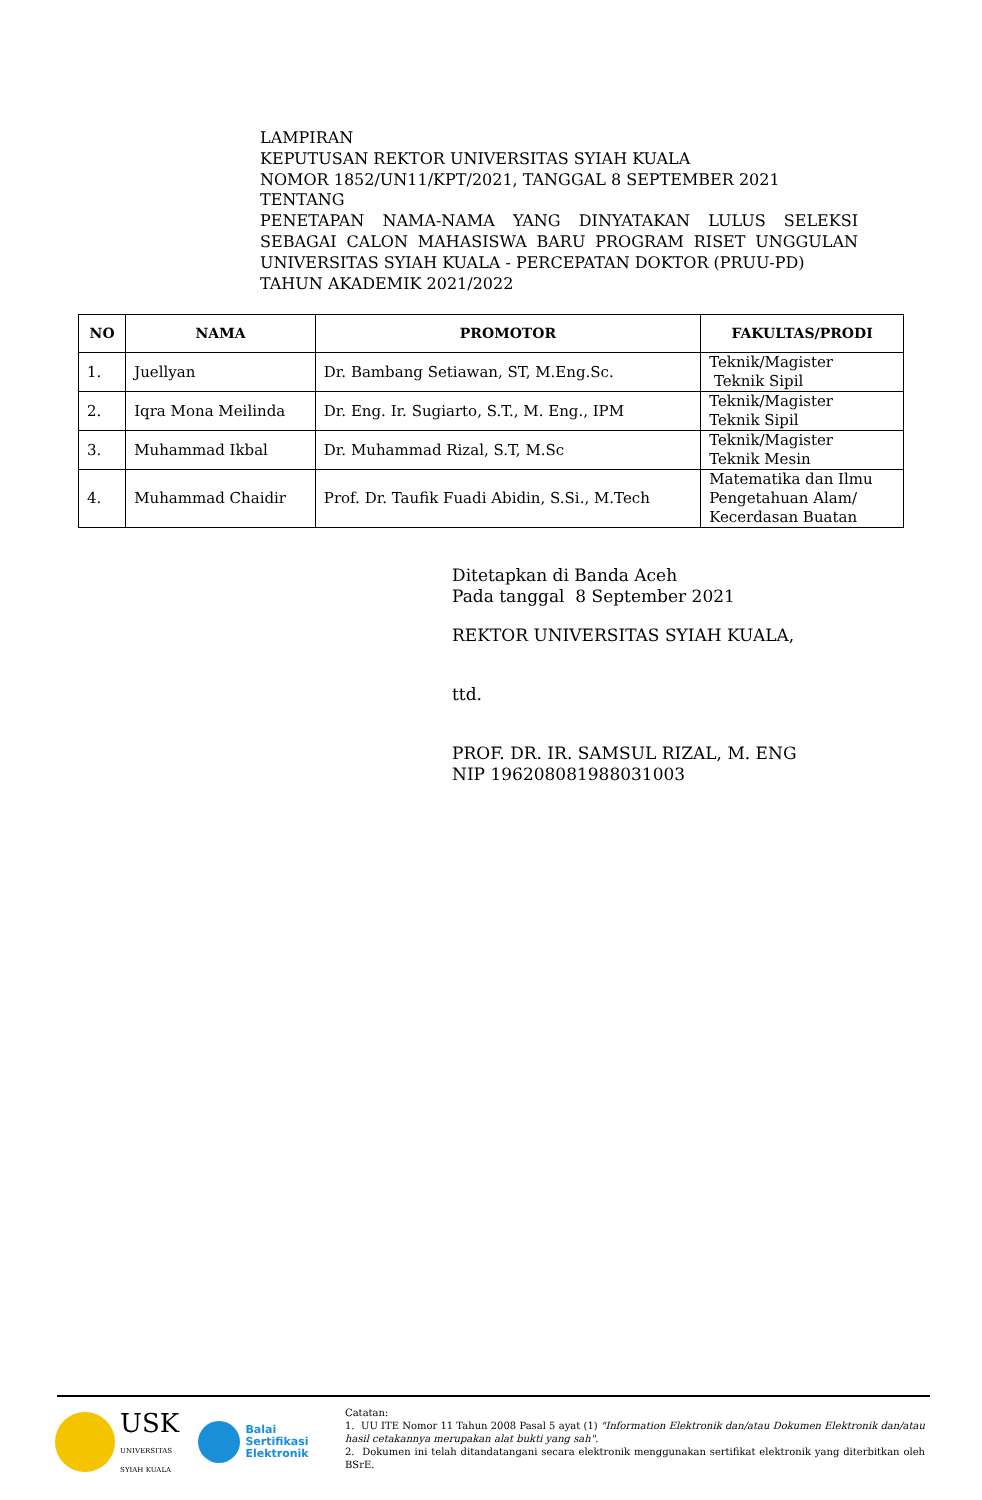LAMPIRAN
KEPUTUSAN REKTOR UNIVERSITAS SYIAH KUALA
NOMOR 1852/UN11/KPT/2021, TANGGAL 8 SEPTEMBER 2021
TENTANG
PENETAPAN NAMA-NAMA YANG DINYATAKAN LULUS SELEKSI SEBAGAI CALON MAHASISWA BARU PROGRAM RISET UNGGULAN UNIVERSITAS SYIAH KUALA - PERCEPATAN DOKTOR (PRUU-PD)
TAHUN AKADEMIK 2021/2022
| NO | NAMA | PROMOTOR | FAKULTAS/PRODI |
| --- | --- | --- | --- |
| 1. | Juellyan | Dr. Bambang Setiawan, ST, M.Eng.Sc. | Teknik/Magister Teknik Sipil |
| 2. | Iqra Mona Meilinda | Dr. Eng. Ir. Sugiarto, S.T., M. Eng., IPM | Teknik/Magister Teknik Sipil |
| 3. | Muhammad Ikbal | Dr. Muhammad Rizal, S.T, M.Sc | Teknik/Magister Teknik Mesin |
| 4. | Muhammad Chaidir | Prof. Dr. Taufik Fuadi Abidin, S.Si., M.Tech | Matematika dan Ilmu Pengetahuan Alam/ Kecerdasan Buatan |
Ditetapkan di Banda Aceh
Pada tanggal 8 September 2021
REKTOR UNIVERSITAS SYIAH KUALA,
ttd.
PROF. DR. IR. SAMSUL RIZAL, M. ENG
NIP 196208081988031003
USK
UNIVERSITAS
SYIAH KUALA Balai
Sertifikasi
Elektronik
Catatan:
1. UU ITE Nomor 11 Tahun 2008 Pasal 5 ayat (1) "Information Elektronik dan/atau Dokumen Elektronik dan/atau hasil cetakannya merupakan alat bukti yang sah".
2. Dokumen ini telah ditandatangani secara elektronik menggunakan sertifikat elektronik yang diterbitkan oleh BSrE.